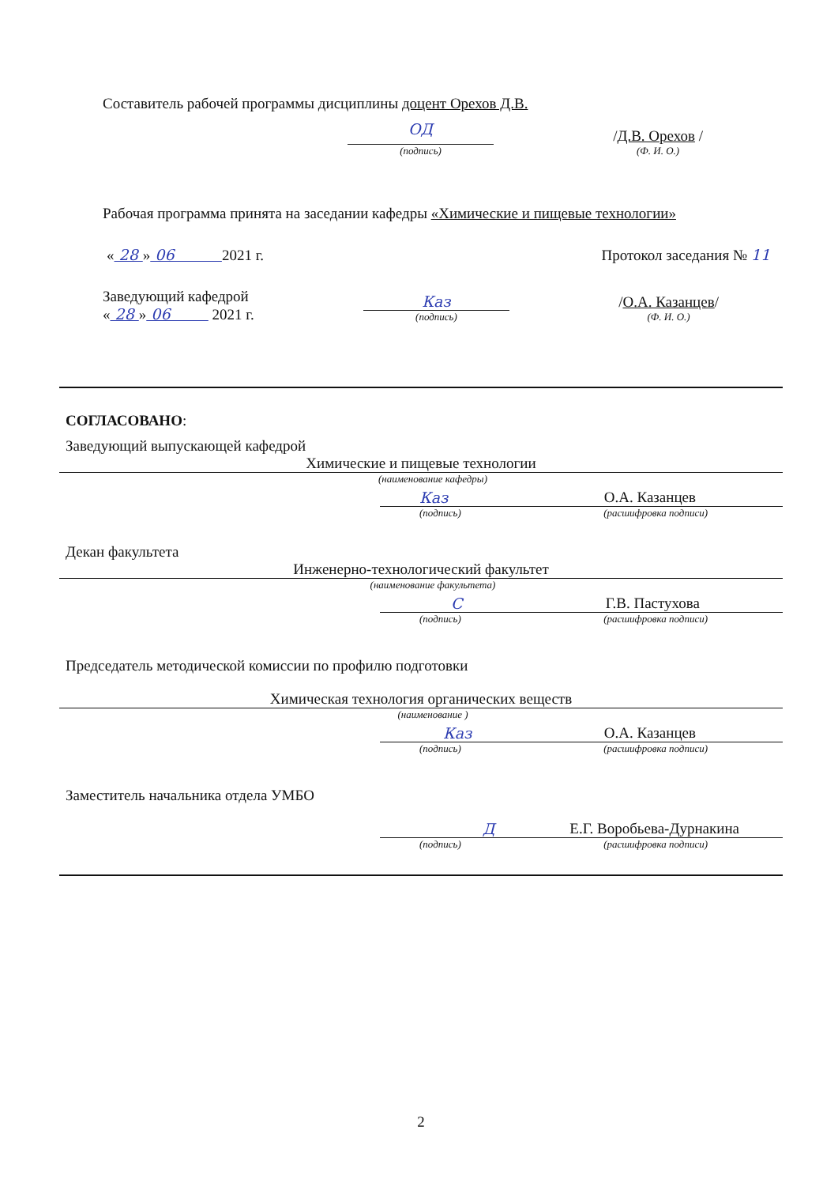Составитель рабочей программы дисциплины доцент Орехов Д.В.
ОД
(подпись)
/Д.В. Орехов /
(Ф. И. О.)
Рабочая программа принята на заседании кафедры «Химические и пищевые технологии»
« 28 » 06 2021 г.
Протокол заседания № 11
Заведующий кафедрой
« 28 » 06 2021 г.
Каз
(подпись)
/О.А. Казанцев/
(Ф. И. О.)
СОГЛАСОВАНО:
Заведующий выпускающей кафедрой
Химические и пищевые технологии
(наименование кафедры)
Каз О.А. Казанцев
(подпись) (расшифровка подписи)
Декан факультета
Инженерно-технологический факультет
(наименование факультета)
С Г.В. Пастухова
(подпись) (расшифровка подписи)
Председатель методической комиссии по профилю подготовки
Химическая технология органических веществ
(наименование )
Каз О.А. Казанцев
(подпись) (расшифровка подписи)
Заместитель начальника отдела УМБО
Д Е.Г. Воробьева-Дурнакина
(подпись) (расшифровка подписи)
2